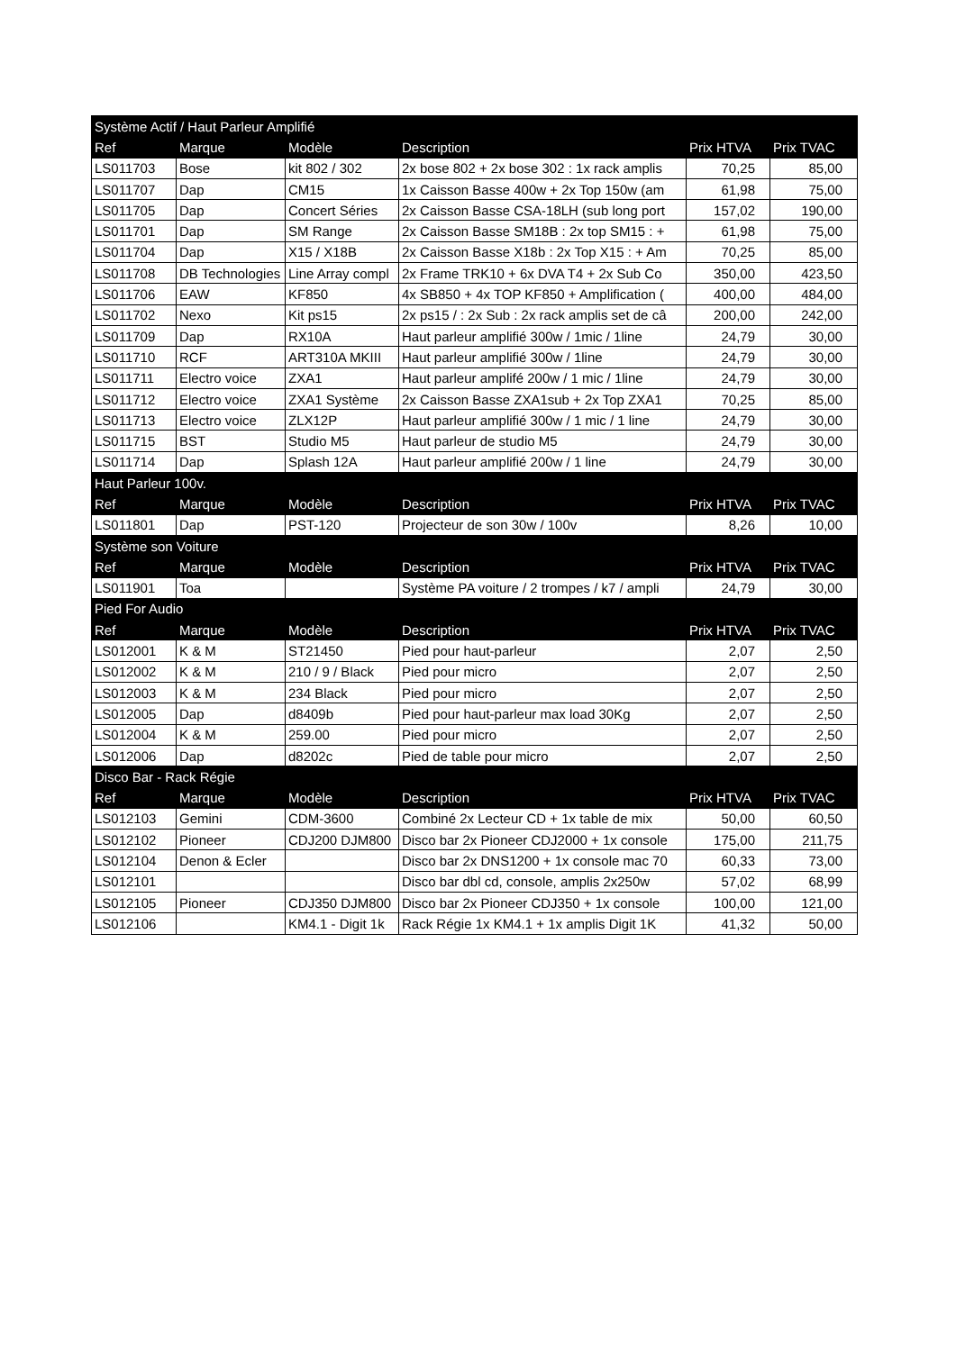| Système Actif / Haut Parleur Amplifié | | | | | |
| Ref | Marque | Modèle | Description | Prix HTVA | Prix TVAC |
| LS011703 | Bose | kit 802 / 302 | 2x bose 802 + 2x bose 302 : 1x rack amplis | 70,25 | 85,00 |
| LS011707 | Dap | CM15 | 1x Caisson Basse 400w + 2x Top 150w (am | 61,98 | 75,00 |
| LS011705 | Dap | Concert Séries | 2x Caisson Basse CSA-18LH (sub long port | 157,02 | 190,00 |
| LS011701 | Dap | SM Range | 2x Caisson Basse SM18B : 2x top SM15 : + | 61,98 | 75,00 |
| LS011704 | Dap | X15 / X18B | 2x Caisson Basse X18b : 2x Top X15 : + Am | 70,25 | 85,00 |
| LS011708 | DB Technologies | Line Array compl | 2x Frame TRK10 + 6x DVA T4 + 2x Sub Co | 350,00 | 423,50 |
| LS011706 | EAW | KF850 | 4x SB850 + 4x TOP KF850 + Amplification ( | 400,00 | 484,00 |
| LS011702 | Nexo | Kit ps15 | 2x ps15 / : 2x Sub : 2x rack amplis set de câ | 200,00 | 242,00 |
| LS011709 | Dap | RX10A | Haut parleur amplifié 300w / 1mic / 1line | 24,79 | 30,00 |
| LS011710 | RCF | ART310A MKIII | Haut parleur amplifié 300w / 1line | 24,79 | 30,00 |
| LS011711 | Electro voice | ZXA1 | Haut parleur amplifé 200w / 1 mic / 1line | 24,79 | 30,00 |
| LS011712 | Electro voice | ZXA1 Système | 2x Caisson Basse ZXA1sub + 2x Top ZXA1 | 70,25 | 85,00 |
| LS011713 | Electro voice | ZLX12P | Haut parleur amplifié 300w / 1 mic / 1 line | 24,79 | 30,00 |
| LS011715 | BST | Studio M5 | Haut parleur de studio M5 | 24,79 | 30,00 |
| LS011714 | Dap | Splash 12A | Haut parleur amplifié 200w / 1 line | 24,79 | 30,00 |
| Haut Parleur 100v. | | | | | |
| Ref | Marque | Modèle | Description | Prix HTVA | Prix TVAC |
| LS011801 | Dap | PST-120 | Projecteur de son 30w / 100v | 8,26 | 10,00 |
| Système son Voiture | | | | | |
| Ref | Marque | Modèle | Description | Prix HTVA | Prix TVAC |
| LS011901 | Toa | | Système PA voiture / 2 trompes / k7 / ampli | 24,79 | 30,00 |
| Pied For Audio | | | | | |
| Ref | Marque | Modèle | Description | Prix HTVA | Prix TVAC |
| LS012001 | K & M | ST21450 | Pied pour haut-parleur | 2,07 | 2,50 |
| LS012002 | K & M | 210 / 9 / Black | Pied pour micro | 2,07 | 2,50 |
| LS012003 | K & M | 234 Black | Pied pour micro | 2,07 | 2,50 |
| LS012005 | Dap | d8409b | Pied pour haut-parleur max load 30Kg | 2,07 | 2,50 |
| LS012004 | K & M | 259.00 | Pied pour micro | 2,07 | 2,50 |
| LS012006 | Dap | d8202c | Pied de table pour micro | 2,07 | 2,50 |
| Disco Bar - Rack Régie | | | | | |
| Ref | Marque | Modèle | Description | Prix HTVA | Prix TVAC |
| LS012103 | Gemini | CDM-3600 | Combiné 2x Lecteur CD + 1x table de mix | 50,00 | 60,50 |
| LS012102 | Pioneer | CDJ200 DJM800 | Disco bar 2x Pioneer CDJ2000 + 1x console | 175,00 | 211,75 |
| LS012104 | Denon & Ecler | | Disco bar 2x DNS1200 + 1x console mac 70 | 60,33 | 73,00 |
| LS012101 | | | Disco bar dbl cd, console, amplis 2x250w | 57,02 | 68,99 |
| LS012105 | Pioneer | CDJ350 DJM800 | Disco bar 2x Pioneer CDJ350 + 1x console | 100,00 | 121,00 |
| LS012106 | | KM4.1 - Digit 1k | Rack Régie 1x KM4.1 + 1x amplis Digit 1K | 41,32 | 50,00 |